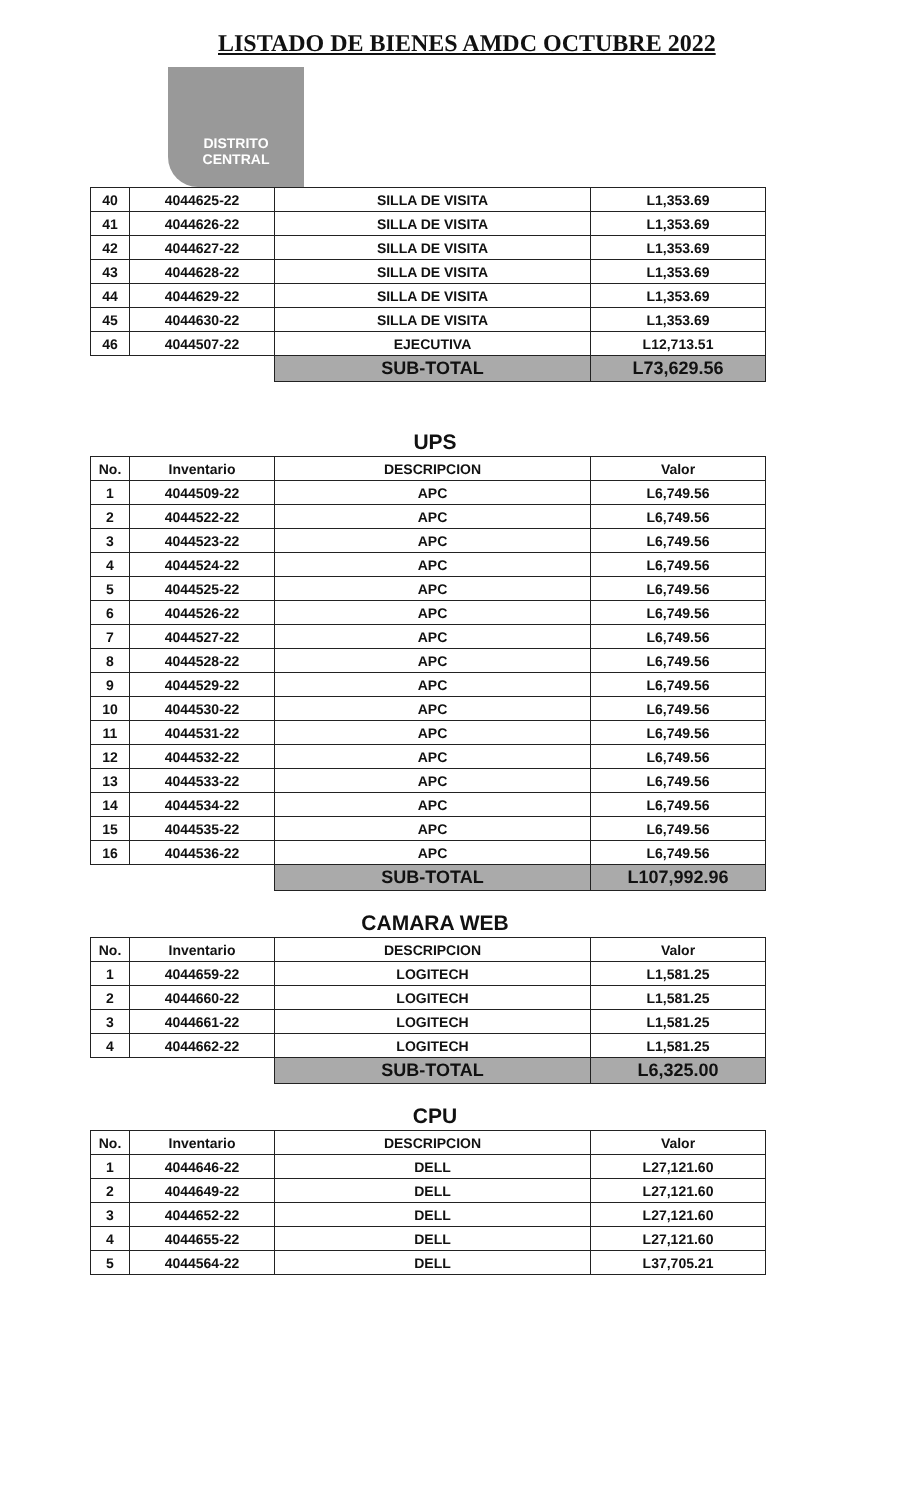LISTADO DE BIENES AMDC OCTUBRE 2022
DISTRITO
CENTRAL
| 40 | 4044625-22 | SILLA DE VISITA | L1,353.69 |
| 41 | 4044626-22 | SILLA DE VISITA | L1,353.69 |
| 42 | 4044627-22 | SILLA DE VISITA | L1,353.69 |
| 43 | 4044628-22 | SILLA DE VISITA | L1,353.69 |
| 44 | 4044629-22 | SILLA DE VISITA | L1,353.69 |
| 45 | 4044630-22 | SILLA DE VISITA | L1,353.69 |
| 46 | 4044507-22 | EJECUTIVA | L12,713.51 |
| | | SUB-TOTAL | L73,629.56 |
UPS
| No. | Inventario | DESCRIPCION | Valor |
| 1 | 4044509-22 | APC | L6,749.56 |
| 2 | 4044522-22 | APC | L6,749.56 |
| 3 | 4044523-22 | APC | L6,749.56 |
| 4 | 4044524-22 | APC | L6,749.56 |
| 5 | 4044525-22 | APC | L6,749.56 |
| 6 | 4044526-22 | APC | L6,749.56 |
| 7 | 4044527-22 | APC | L6,749.56 |
| 8 | 4044528-22 | APC | L6,749.56 |
| 9 | 4044529-22 | APC | L6,749.56 |
| 10 | 4044530-22 | APC | L6,749.56 |
| 11 | 4044531-22 | APC | L6,749.56 |
| 12 | 4044532-22 | APC | L6,749.56 |
| 13 | 4044533-22 | APC | L6,749.56 |
| 14 | 4044534-22 | APC | L6,749.56 |
| 15 | 4044535-22 | APC | L6,749.56 |
| 16 | 4044536-22 | APC | L6,749.56 |
| | | SUB-TOTAL | L107,992.96 |
CAMARA WEB
| No. | Inventario | DESCRIPCION | Valor |
| 1 | 4044659-22 | LOGITECH | L1,581.25 |
| 2 | 4044660-22 | LOGITECH | L1,581.25 |
| 3 | 4044661-22 | LOGITECH | L1,581.25 |
| 4 | 4044662-22 | LOGITECH | L1,581.25 |
| | | SUB-TOTAL | L6,325.00 |
CPU
| No. | Inventario | DESCRIPCION | Valor |
| 1 | 4044646-22 | DELL | L27,121.60 |
| 2 | 4044649-22 | DELL | L27,121.60 |
| 3 | 4044652-22 | DELL | L27,121.60 |
| 4 | 4044655-22 | DELL | L27,121.60 |
| 5 | 4044564-22 | DELL | L37,705.21 |